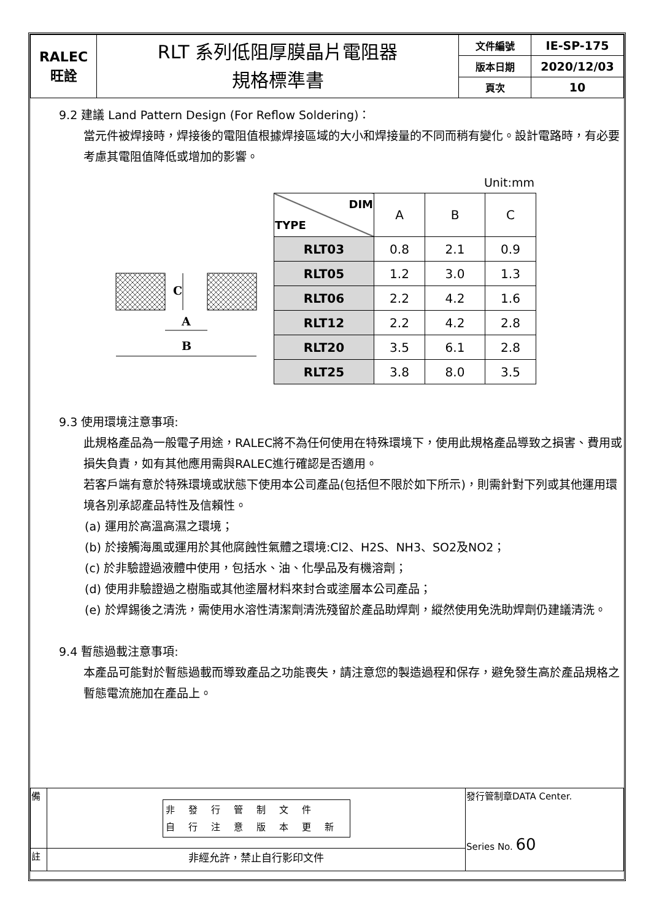| RALEC 旺詮 | RLT 系列低阻厚膜晶片電阻器 規格標準書 | 文件編號 | IE-SP-175 |
| | | 版本日期 | 2020/12/03 |
| | | 頁次 | 10 |
9.2 建議 Land Pattern Design (For Reflow Soldering)：
當元件被焊接時，焊接後的電阻值根據焊接區域的大小和焊接量的不同而稍有變化。設計電路時，有必要考慮其電阻值降低或增加的影響。
C
A
B
Unit:mm
| DIM TYPE | A | B | C |
| --- | --- | --- | --- |
| RLT03 | 0.8 | 2.1 | 0.9 |
| RLT05 | 1.2 | 3.0 | 1.3 |
| RLT06 | 2.2 | 4.2 | 1.6 |
| RLT12 | 2.2 | 4.2 | 2.8 |
| RLT20 | 3.5 | 6.1 | 2.8 |
| RLT25 | 3.8 | 8.0 | 3.5 |
9.3 使用環境注意事項:
此規格產品為一般電子用途，RALEC將不為任何使用在特殊環境下，使用此規格產品導致之損害、費用或損失負責，如有其他應用需與RALEC進行確認是否適用。
若客戶端有意於特殊環境或狀態下使用本公司產品(包括但不限於如下所示)，則需針對下列或其他運用環境各別承認產品特性及信賴性。
(a) 運用於高溫高濕之環境；
(b) 於接觸海風或運用於其他腐蝕性氣體之環境:Cl2、H2S、NH3、SO2及NO2；
(c) 於非驗證過液體中使用，包括水、油、化學品及有機溶劑；
(d) 使用非驗證過之樹脂或其他塗層材料來封合或塗層本公司產品；
(e) 於焊錫後之清洗，需使用水溶性清潔劑清洗殘留於產品助焊劑，縱然使用免洗助焊劑仍建議清洗。
9.4 暫態過載注意事項:
本產品可能對於暫態過載而導致產品之功能喪失，請注意您的製造過程和保存，避免發生高於產品規格之暫態電流施加在產品上。
| 備 | 非發行管制文件 自行注意版本更新 | 發行管制章DATA Center. Series No. 60 |
| 註 | 非經允許，禁止自行影印文件 | |